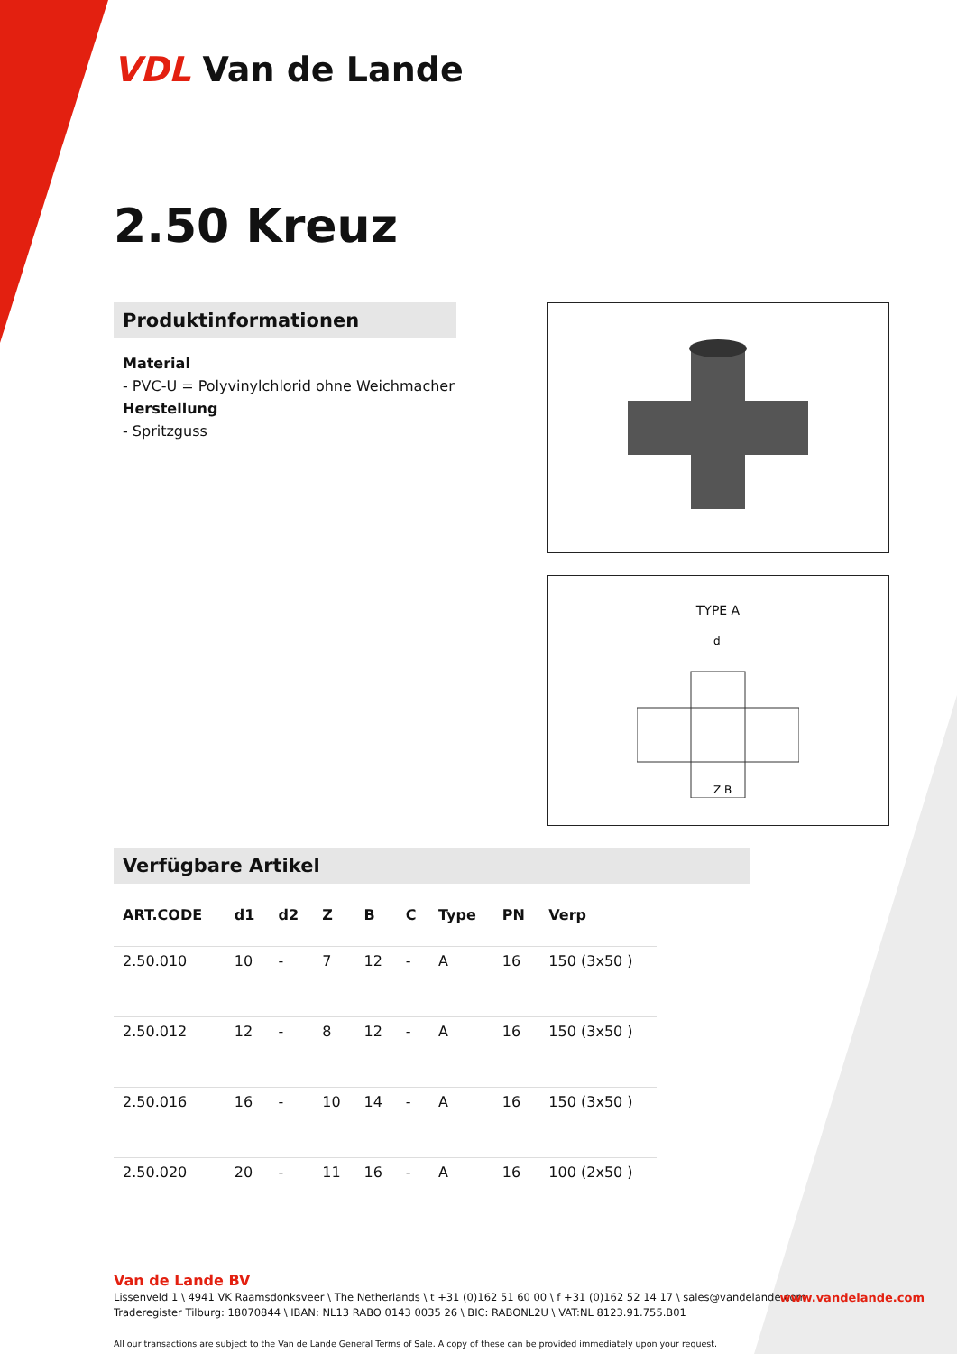VDL Van de Lande
2.50 Kreuz
Produktinformationen
Material
- PVC-U = Polyvinylchlorid ohne Weichmacher
Herstellung
- Spritzguss
TYPE A
d
Z B
Verfügbare Artikel
| ART.CODE | d1 | d2 | Z | B | C | Type | PN | Verp |
| --- | --- | --- | --- | --- | --- | --- | --- | --- |
| 2.50.010 | 10 | - | 7 | 12 | - | A | 16 | 150 (3x50 ) |
| 2.50.012 | 12 | - | 8 | 12 | - | A | 16 | 150 (3x50 ) |
| 2.50.016 | 16 | - | 10 | 14 | - | A | 16 | 150 (3x50 ) |
| 2.50.020 | 20 | - | 11 | 16 | - | A | 16 | 100 (2x50 ) |
Van de Lande BV
Lissenveld 1 \ 4941 VK Raamsdonksveer \ The Netherlands \ t +31 (0)162 51 60 00 \ f +31 (0)162 52 14 17 \ sales@vandelande.com
Traderegister Tilburg: 18070844 \ IBAN: NL13 RABO 0143 0035 26 \ BIC: RABONL2U \ VAT:NL 8123.91.755.B01
All our transactions are subject to the Van de Lande General Terms of Sale. A copy of these can be provided immediately upon your request.
www.vandelande.com